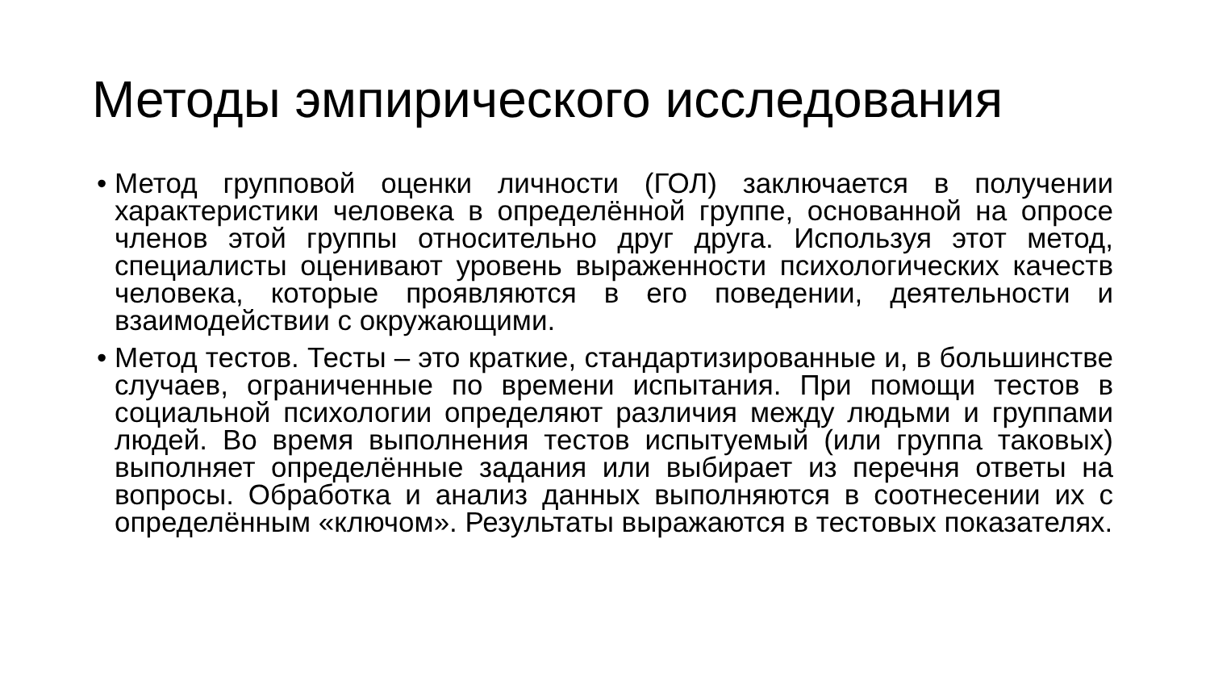Методы эмпирического исследования
• Метод групповой оценки личности (ГОЛ) заключается в получении характеристики человека в определённой группе, основанной на опросе членов этой группы относительно друг друга. Используя этот метод, специалисты оценивают уровень выраженности психологических качеств человека, которые проявляются в его поведении, деятельности и взаимодействии с окружающими.
• Метод тестов. Тесты – это краткие, стандартизированные и, в большинстве случаев, ограниченные по времени испытания. При помощи тестов в социальной психологии определяют различия между людьми и группами людей. Во время выполнения тестов испытуемый (или группа таковых) выполняет определённые задания или выбирает из перечня ответы на вопросы. Обработка и анализ данных выполняются в соотнесении их с определённым «ключом». Результаты выражаются в тестовых показателях.